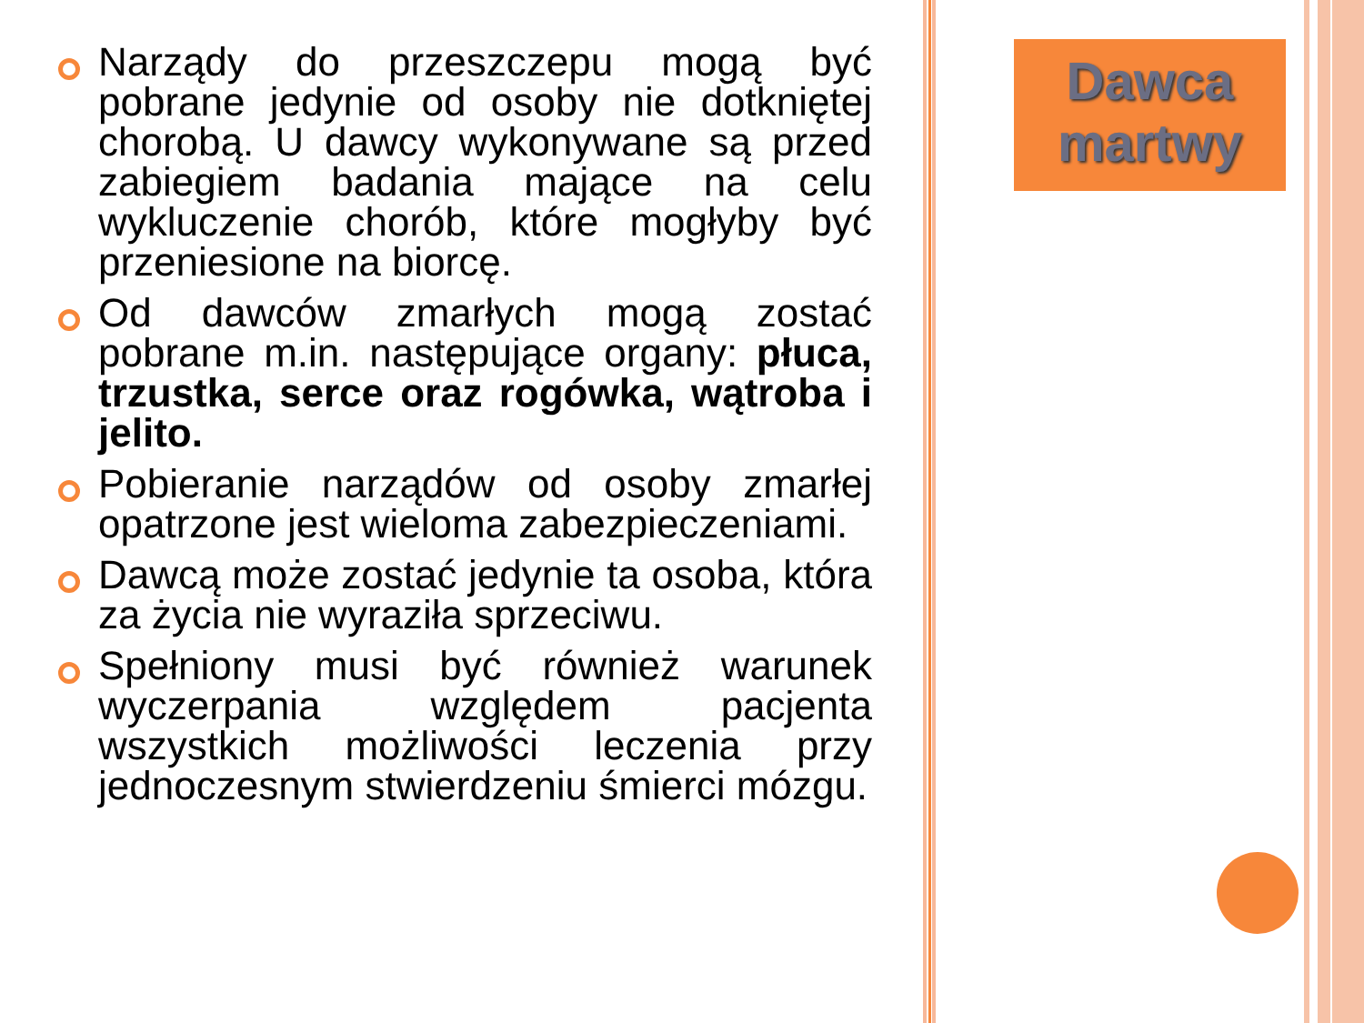Narządy do przeszczepu mogą być pobrane jedynie od osoby nie dotkniętej chorobą. U dawcy wykonywane są przed zabiegiem badania mające na celu wykluczenie chorób, które mogłyby być przeniesione na biorcę.
Od dawców zmarłych mogą zostać pobrane m.in. następujące organy: płuca, trzustka, serce oraz rogówka, wątroba i jelito.
Pobieranie narządów od osoby zmarłej opatrzone jest wieloma zabezpieczeniami.
Dawcą może zostać jedynie ta osoba, która za życia nie wyraziła sprzeciwu.
Spełniony musi być również warunek wyczerpania względem pacjenta wszystkich możliwości leczenia przy jednoczesnym stwierdzeniu śmierci mózgu.
Dawca
martwy